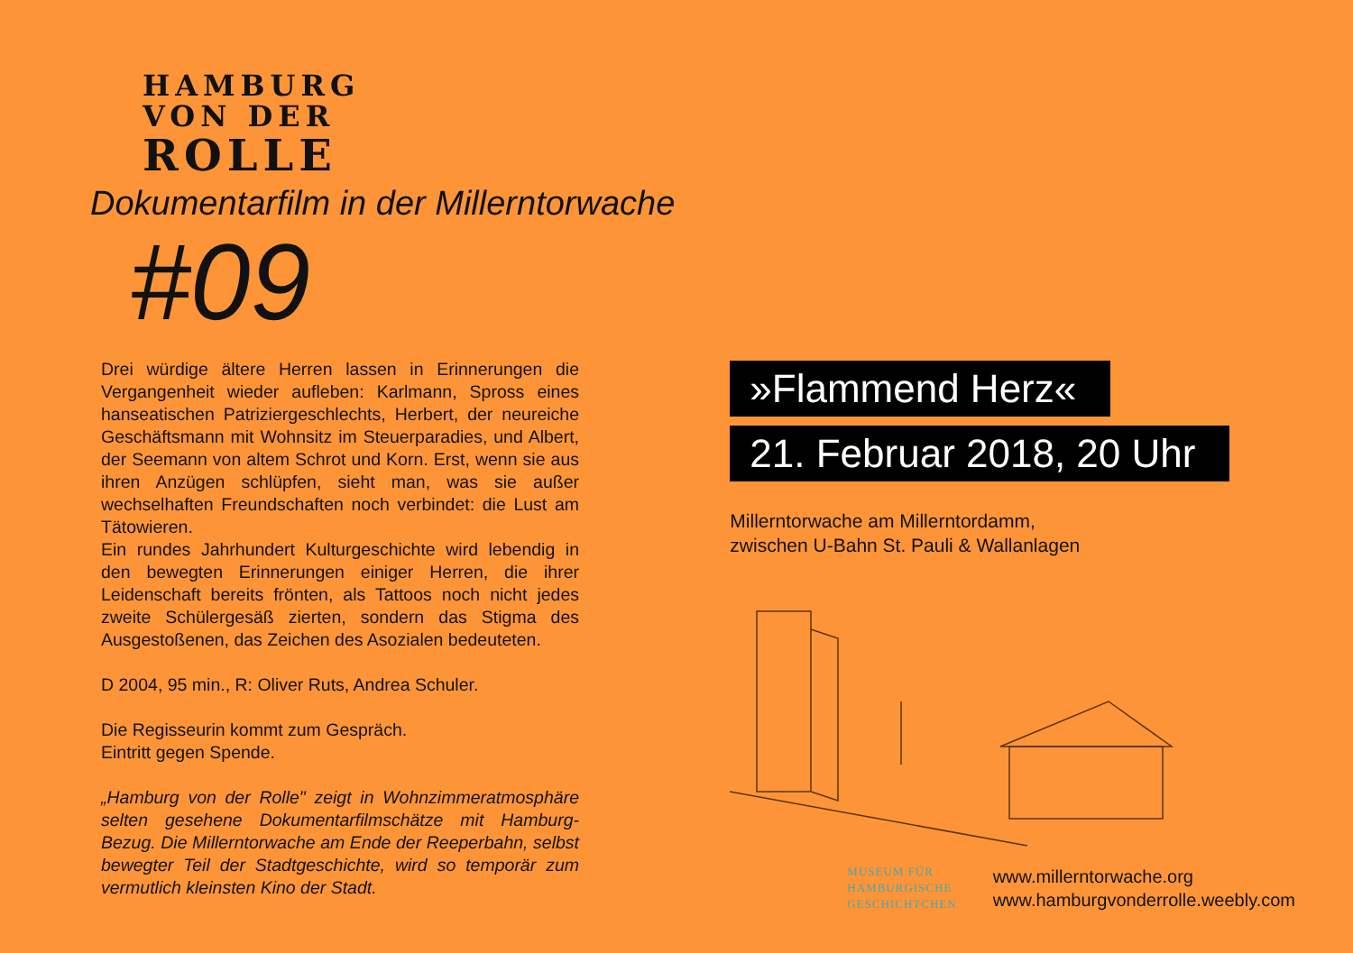HAMBURG
VON DER
ROLLE
Dokumentarfilm in der Millerntorwache
#09
Drei würdige ältere Herren lassen in Erinnerungen die Vergangenheit wieder aufleben: Karlmann, Spross eines hanseatischen Patriziergeschlechts, Herbert, der neureiche Geschäftsmann mit Wohnsitz im Steuerparadies, und Albert, der Seemann von altem Schrot und Korn. Erst, wenn sie aus ihren Anzügen schlüpfen, sieht man, was sie außer wechselhaften Freundschaften noch verbindet: die Lust am Tätowieren.
Ein rundes Jahrhundert Kulturgeschichte wird lebendig in den bewegten Erinnerungen einiger Herren, die ihrer Leidenschaft bereits frönten, als Tattoos noch nicht jedes zweite Schülergesäß zierten, sondern das Stigma des Ausgestoßenen, das Zeichen des Asozialen bedeuteten.
D 2004, 95 min., R: Oliver Ruts, Andrea Schuler.
Die Regisseurin kommt zum Gespräch.
Eintritt gegen Spende.
„Hamburg von der Rolle" zeigt in Wohnzimmeratmosphäre selten gesehene Dokumentarfilmschätze mit Hamburg-Bezug. Die Millerntorwache am Ende der Reeperbahn, selbst bewegter Teil der Stadtgeschichte, wird so temporär zum vermutlich kleinsten Kino der Stadt.
»Flammend Herz«
21. Februar 2018, 20 Uhr
Millerntorwache am Millerntordamm,
zwischen U-Bahn St. Pauli & Wallanlagen
MUSEUM FÜR
HAMBURGISCHE
GESCHICHTCHEN
www.millerntorwache.org
www.hamburgvonderrolle.weebly.com